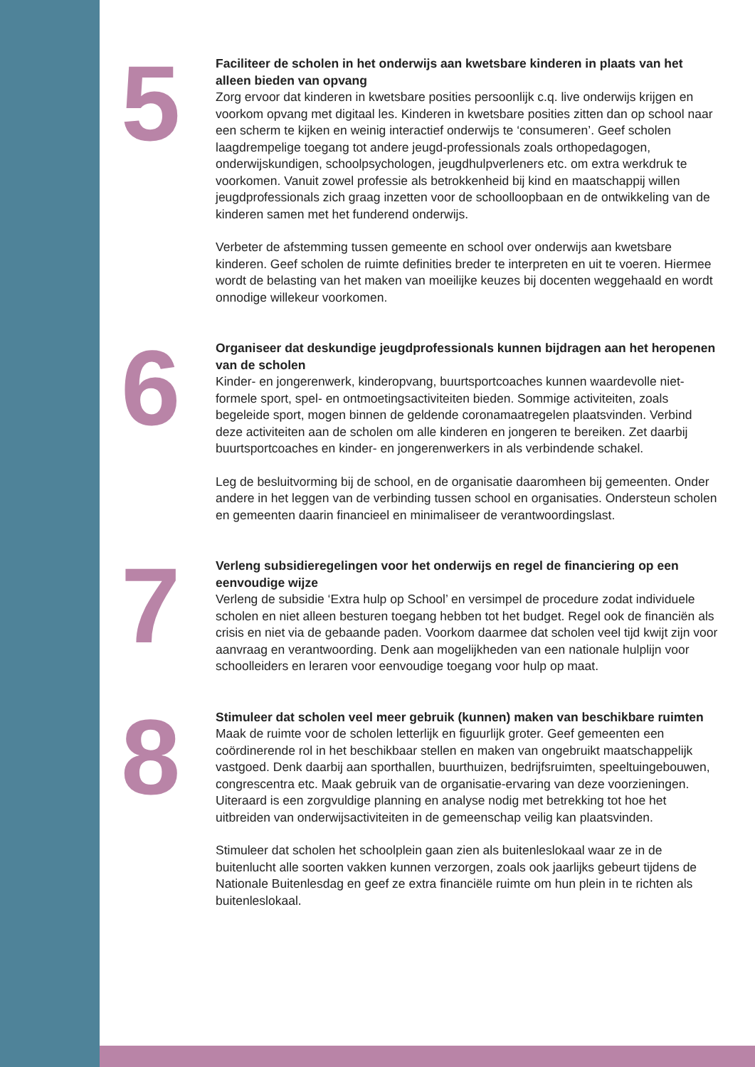5
Faciliteer de scholen in het onderwijs aan kwetsbare kinderen in plaats van het alleen bieden van opvang
Zorg ervoor dat kinderen in kwetsbare posities persoonlijk c.q. live onderwijs krijgen en voorkom opvang met digitaal les. Kinderen in kwetsbare posities zitten dan op school naar een scherm te kijken en weinig interactief onderwijs te ‘consumeren’. Geef scholen laagdrempelige toegang tot andere jeugd-professionals zoals orthopedagogen, onderwijskundigen, schoolpsychologen, jeugdhulpverleners etc. om extra werkdruk te voorkomen. Vanuit zowel professie als betrokkenheid bij kind en maatschappij willen jeugdprofessionals zich graag inzetten voor de schoolloopbaan en de ontwikkeling van de kinderen samen met het funderend onderwijs.
Verbeter de afstemming tussen gemeente en school over onderwijs aan kwetsbare kinderen. Geef scholen de ruimte definities breder te interpreten en uit te voeren. Hiermee wordt de belasting van het maken van moeilijke keuzes bij docenten weggehaald en wordt onnodige willekeur voorkomen.
6
Organiseer dat deskundige jeugdprofessionals kunnen bijdragen aan het heropenen van de scholen
Kinder- en jongerenwerk, kinderopvang, buurtsportcoaches kunnen waardevolle niet-formele sport, spel- en ontmoetingsactiviteiten bieden. Sommige activiteiten, zoals begeleide sport, mogen binnen de geldende coronamaatregelen plaatsvinden. Verbind deze activiteiten aan de scholen om alle kinderen en jongeren te bereiken. Zet daarbij buurtsportcoaches en kinder- en jongerenwerkers in als verbindende schakel.
Leg de besluitvorming bij de school, en de organisatie daaromheen bij gemeenten. Onder andere in het leggen van de verbinding tussen school en organisaties. Ondersteun scholen en gemeenten daarin financieel en minimaliseer de verantwoordingslast.
7
Verleng subsidieregelingen voor het onderwijs en regel de financiering op een eenvoudige wijze
Verleng de subsidie ‘Extra hulp op School’ en versimpel de procedure zodat individuele scholen en niet alleen besturen toegang hebben tot het budget. Regel ook de financiën als crisis en niet via de gebaande paden. Voorkom daarmee dat scholen veel tijd kwijt zijn voor aanvraag en verantwoording. Denk aan mogelijkheden van een nationale hulplijn voor schoolleiders en leraren voor eenvoudige toegang voor hulp op maat.
8
Stimuleer dat scholen veel meer gebruik (kunnen) maken van beschikbare ruimten
Maak de ruimte voor de scholen letterlijk en figuurlijk groter. Geef gemeenten een coördinerende rol in het beschikbaar stellen en maken van ongebruikt maatschappelijk vastgoed. Denk daarbij aan sporthallen, buurthuizen, bedrijfsruimten, speeltuingebouwen, congrescentra etc. Maak gebruik van de organisatie-ervaring van deze voorzieningen. Uiteraard is een zorgvuldige planning en analyse nodig met betrekking tot hoe het uitbreiden van onderwijsactiviteiten in de gemeenschap veilig kan plaatsvinden.
Stimuleer dat scholen het schoolplein gaan zien als buitenleslokaal waar ze in de buitenlucht alle soorten vakken kunnen verzorgen, zoals ook jaarlijks gebeurt tijdens de Nationale Buitenlesdag en geef ze extra financiële ruimte om hun plein in te richten als buitenleslokaal.